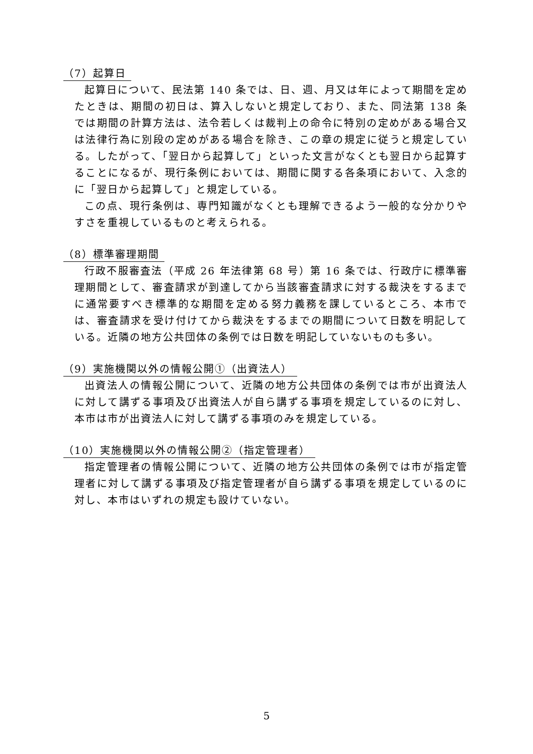（7）起算日
起算日について、民法第 140 条では、日、週、月又は年によって期間を定めたときは、期間の初日は、算入しないと規定しており、また、同法第 138 条では期間の計算方法は、法令若しくは裁判上の命令に特別の定めがある場合又は法律行為に別段の定めがある場合を除き、この章の規定に従うと規定している。したがって、「翌日から起算して」といった文言がなくとも翌日から起算することになるが、現行条例においては、期間に関する各条項において、入念的に「翌日から起算して」と規定している。
この点、現行条例は、専門知識がなくとも理解できるよう一般的な分かりやすさを重視しているものと考えられる。
（8）標準審理期間
行政不服審査法（平成 26 年法律第 68 号）第 16 条では、行政庁に標準審理期間として、審査請求が到達してから当該審査請求に対する裁決をするまでに通常要すべき標準的な期間を定める努力義務を課しているところ、本市では、審査請求を受け付けてから裁決をするまでの期間について日数を明記している。近隣の地方公共団体の条例では日数を明記していないものも多い。
（9）実施機関以外の情報公開①（出資法人）
出資法人の情報公開について、近隣の地方公共団体の条例では市が出資法人に対して講ずる事項及び出資法人が自ら講ずる事項を規定しているのに対し、本市は市が出資法人に対して講ずる事項のみを規定している。
（10）実施機関以外の情報公開②（指定管理者）
指定管理者の情報公開について、近隣の地方公共団体の条例では市が指定管理者に対して講ずる事項及び指定管理者が自ら講ずる事項を規定しているのに対し、本市はいずれの規定も設けていない。
5